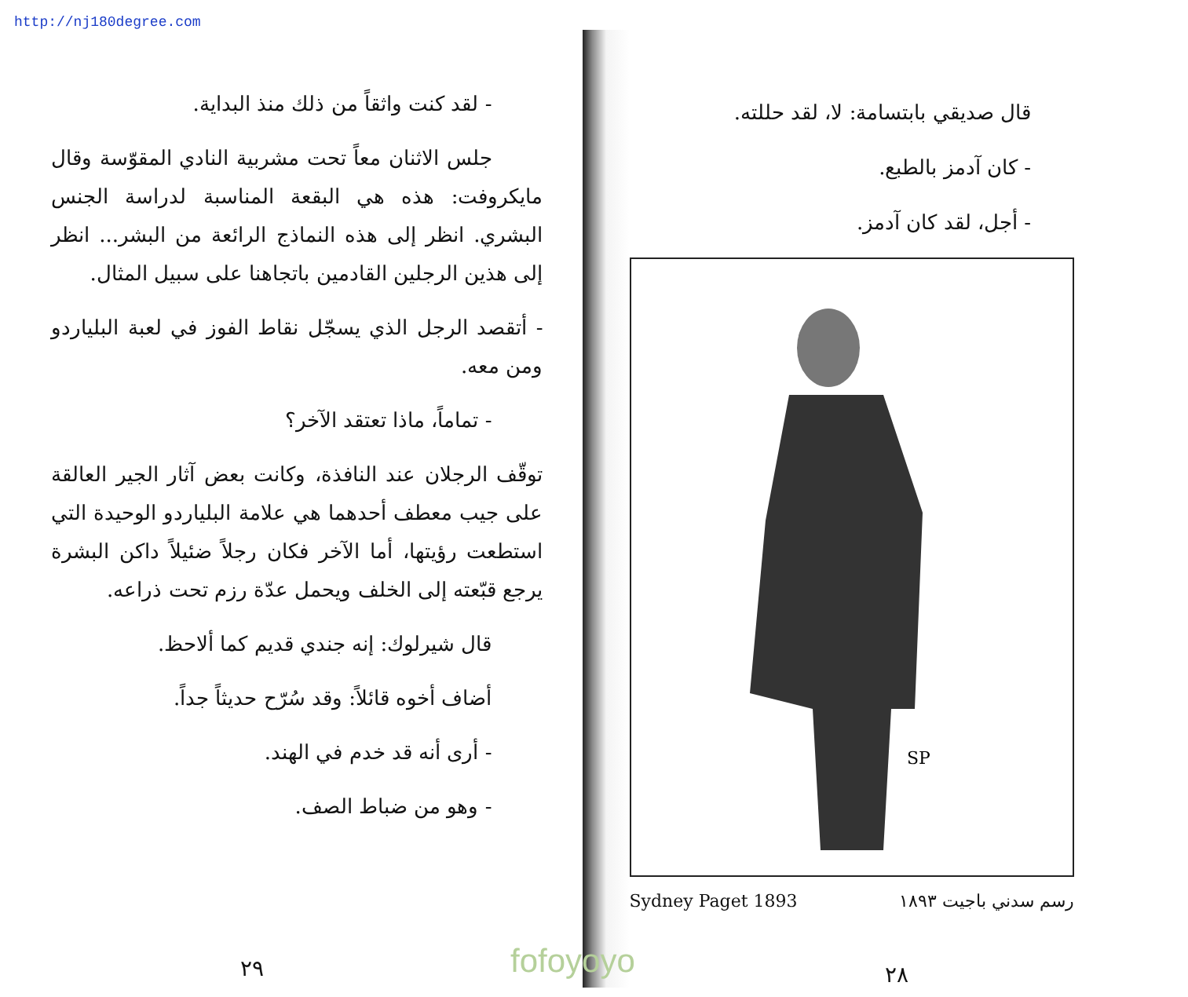http://nj180degree.com
- لقد كنت واثقاً من ذلك منذ البداية.
جلس الاثنان معاً تحت مشربية النادي المقوّسة وقال مايكروفت: هذه هي البقعة المناسبة لدراسة الجنس البشري. انظر إلى هذه النماذج الرائعة من البشر... انظر إلى هذين الرجلين القادمين باتجاهنا على سبيل المثال.
- أتقصد الرجل الذي يسجّل نقاط الفوز في لعبة البلياردو ومن معه.
- تماماً، ماذا تعتقد الآخر؟
توقّف الرجلان عند النافذة، وكانت بعض آثار الجير العالقة على جيب معطف أحدهما هي علامة البلياردو الوحيدة التي استطعت رؤيتها، أما الآخر فكان رجلاً ضئيلاً داكن البشرة يرجع قبّعته إلى الخلف ويحمل عدّة رزم تحت ذراعه.
قال شيرلوك: إنه جندي قديم كما ألاحظ.
أضاف أخوه قائلاً: وقد سُرّح حديثاً جداً.
- أرى أنه قد خدم في الهند.
- وهو من ضباط الصف.
٢٩
قال صديقي بابتسامة: لا، لقد حللته.
- كان آدمز بالطبع.
- أجل، لقد كان آدمز.
SP
Sydney Paget 1893 رسم سدني باجيت ١٨٩٣
٢٨
fofoyoyo